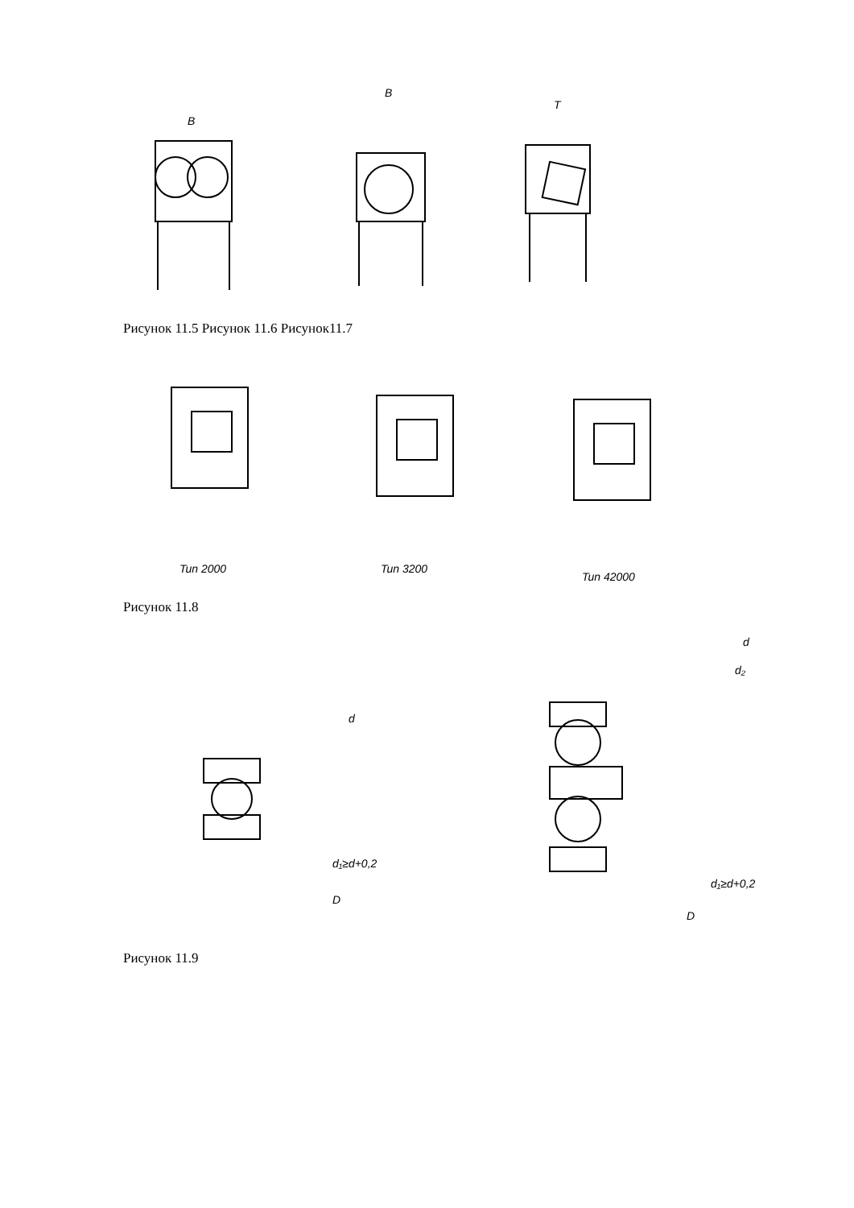B
B
T
Рисунок 11.5 Рисунок 11.6 Рисунок11.7
Tun 2000
Tun 3200
Tun 42000
Рисунок 11.8
d
d₁≥d+0,2
D
d
d₂
d₁≥d+0,2
D
Рисунок 11.9